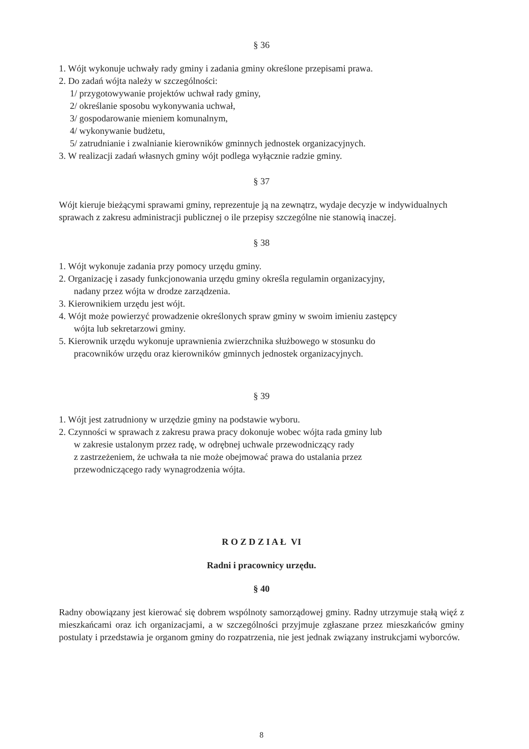§ 36
1. Wójt wykonuje uchwały rady gminy i zadania gminy określone przepisami prawa.
2. Do zadań wójta należy w szczególności:
1/ przygotowywanie projektów uchwał rady gminy,
2/ określanie sposobu wykonywania uchwał,
3/ gospodarowanie mieniem komunalnym,
4/ wykonywanie budżetu,
5/ zatrudnianie i zwalnianie kierowników gminnych jednostek organizacyjnych.
3. W realizacji zadań własnych gminy wójt podlega wyłącznie radzie gminy.
§ 37
Wójt kieruje bieżącymi sprawami gminy, reprezentuje ją na zewnątrz, wydaje decyzje w indywidualnych sprawach z zakresu administracji publicznej o ile przepisy szczególne nie stanowią inaczej.
§ 38
1. Wójt wykonuje zadania przy pomocy urzędu gminy.
2. Organizację i zasady funkcjonowania urzędu gminy określa regulamin organizacyjny,
nadany przez wójta w drodze zarządzenia.
3. Kierownikiem urzędu jest wójt.
4. Wójt może powierzyć prowadzenie określonych spraw gminy w swoim imieniu zastępcy
wójta lub sekretarzowi gminy.
5. Kierownik urzędu wykonuje uprawnienia zwierzchnika służbowego w stosunku do
pracowników urzędu oraz kierowników gminnych jednostek organizacyjnych.
§ 39
1. Wójt jest zatrudniony w urzędzie gminy na podstawie wyboru.
2. Czynności w sprawach z zakresu prawa pracy dokonuje wobec wójta rada gminy lub
w zakresie ustalonym przez radę, w odrębnej uchwale przewodniczący rady
z zastrzeżeniem, że uchwała ta nie może obejmować prawa do ustalania przez
przewodniczącego rady wynagrodzenia wójta.
R O Z D Z I A Ł VI
Radni i pracownicy urzędu.
§ 40
Radny obowiązany jest kierować się dobrem wspólnoty samorządowej gminy. Radny utrzymuje stałą więź z mieszkańcami oraz ich organizacjami, a w szczególności przyjmuje zgłaszane przez mieszkańców gminy postulaty i przedstawia je organom gminy do rozpatrzenia, nie jest jednak związany instrukcjami wyborców.
8